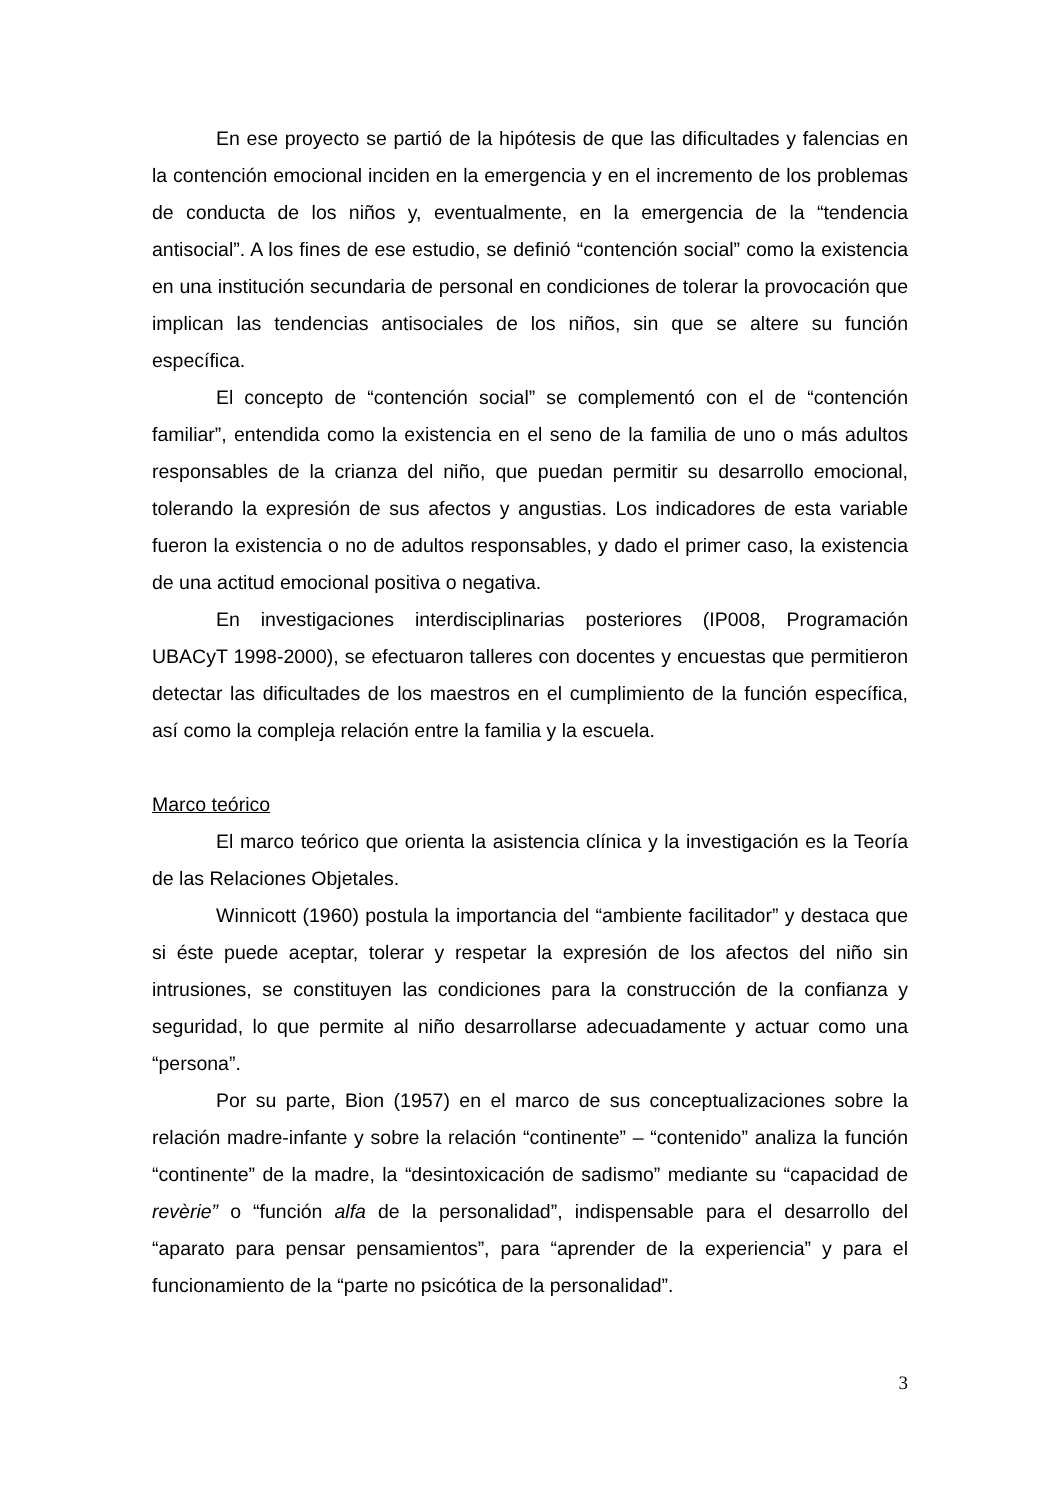En ese proyecto se partió de la hipótesis de que las dificultades y falencias en la contención emocional inciden en la emergencia y en el incremento de los problemas de conducta de los niños y, eventualmente, en la emergencia de la “tendencia antisocial”. A los fines de ese estudio, se definió “contención social” como la existencia en una institución secundaria de personal en condiciones de tolerar la provocación que implican las tendencias antisociales de los niños, sin que se altere su función específica.
El concepto de “contención social” se complementó con el de “contención familiar”, entendida como la existencia en el seno de la familia de uno o más adultos responsables de la crianza del niño, que puedan permitir su desarrollo emocional, tolerando la expresión de sus afectos y angustias. Los indicadores de esta variable fueron la existencia o no de adultos responsables, y dado el primer caso, la existencia de una actitud emocional positiva o negativa.
En investigaciones interdisciplinarias posteriores (IP008, Programación UBACyT 1998-2000), se efectuaron talleres con docentes y encuestas que permitieron detectar las dificultades de los maestros en el cumplimiento de la función específica, así como la compleja relación entre la familia y la escuela.
Marco teórico
El marco teórico que orienta la asistencia clínica y la investigación es la Teoría de las Relaciones Objetales.
Winnicott (1960) postula la importancia del “ambiente facilitador” y destaca que si éste puede aceptar, tolerar y respetar la expresión de los afectos del niño sin intrusiones, se constituyen las condiciones para la construcción de la confianza y seguridad, lo que permite al niño desarrollarse adecuadamente y actuar como una “persona”.
Por su parte, Bion (1957) en el marco de sus conceptualizaciones sobre la relación madre-infante y sobre la relación “continente” – “contenido” analiza la función “continente” de la madre, la “desintoxicación de sadismo” mediante su “capacidad de revèrie” o “función alfa de la personalidad”, indispensable para el desarrollo del “aparato para pensar pensamientos”, para “aprender de la experiencia” y para el funcionamiento de la “parte no psicótica de la personalidad”.
3